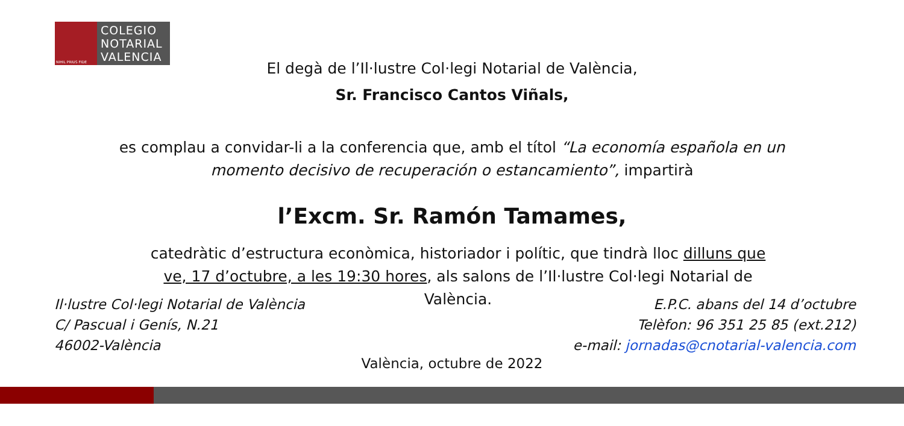NIHIL PRIUS FIDE
COLEGIO NOTARIAL VALENCIA
El degà de l’Il·lustre Col·legi Notarial de València,
Sr. Francisco Cantos Viñals,
es complau a convidar-li a la conferencia que, amb el títol “La economía española en un momento decisivo de recuperación o estancamiento”, impartirà
l’Excm. Sr. Ramón Tamames,
catedràtic d’estructura econòmica, historiador i polític, que tindrà lloc dilluns que ve, 17 d’octubre, a les 19:30 hores, als salons de l’Il·lustre Col·legi Notarial de València.
Il·lustre Col·legi Notarial de València
C/ Pascual i Genís, N.21
46002-València
E.P.C. abans del 14 d’octubre
Telèfon: 96 351 25 85 (ext.212)
e-mail: jornadas@cnotarial-valencia.com
València, octubre de 2022